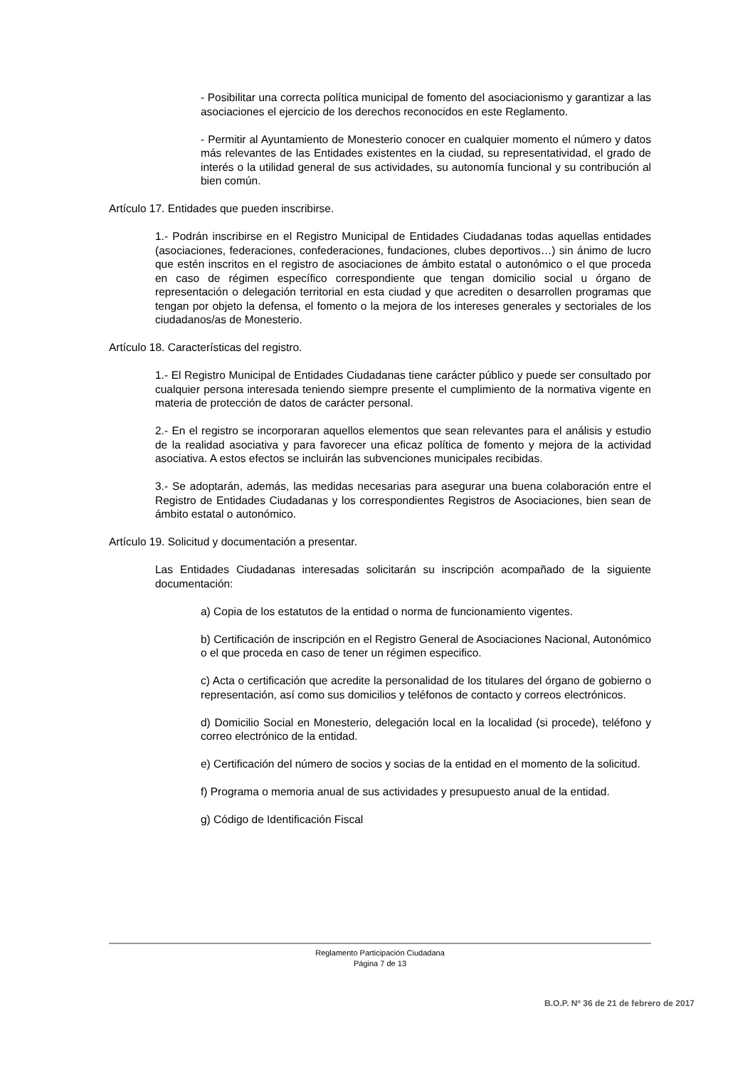- Posibilitar una correcta política municipal de fomento del asociacionismo y garantizar a las asociaciones el ejercicio de los derechos reconocidos en este Reglamento.
- Permitir al Ayuntamiento de Monesterio conocer en cualquier momento el número y datos más relevantes de las Entidades existentes en la ciudad, su representatividad, el grado de interés o la utilidad general de sus actividades, su autonomía funcional y su contribución al bien común.
Artículo 17. Entidades que pueden inscribirse.
1.- Podrán inscribirse en el Registro Municipal de Entidades Ciudadanas todas aquellas entidades (asociaciones, federaciones, confederaciones, fundaciones, clubes deportivos…) sin ánimo de lucro que estén inscritos en el registro de asociaciones de ámbito estatal o autonómico o el que proceda en caso de régimen específico correspondiente que tengan domicilio social u órgano de representación o delegación territorial en esta ciudad y que acrediten o desarrollen programas que tengan por objeto la defensa, el fomento o la mejora de los intereses generales y sectoriales de los ciudadanos/as de Monesterio.
Artículo 18. Características del registro.
1.- El Registro Municipal de Entidades Ciudadanas tiene carácter público y puede ser consultado por cualquier persona interesada teniendo siempre presente el cumplimiento de la normativa vigente en materia de protección de datos de carácter personal.
2.- En el registro se incorporaran aquellos elementos que sean relevantes para el análisis y estudio de la realidad asociativa y para favorecer una eficaz política de fomento y mejora de la actividad asociativa. A estos efectos se incluirán las subvenciones municipales recibidas.
3.- Se adoptarán, además, las medidas necesarias para asegurar una buena colaboración entre el Registro de Entidades Ciudadanas y los correspondientes Registros de Asociaciones, bien sean de ámbito estatal o autonómico.
Artículo 19. Solicitud y documentación a presentar.
Las Entidades Ciudadanas interesadas solicitarán su inscripción acompañado de la siguiente documentación:
a) Copia de los estatutos de la entidad o norma de funcionamiento vigentes.
b) Certificación de inscripción en el Registro General de Asociaciones Nacional, Autonómico o el que proceda en caso de tener un régimen especifico.
c) Acta o certificación que acredite la personalidad de los titulares del órgano de gobierno o representación, así como sus domicilios y teléfonos de contacto y correos electrónicos.
d) Domicilio Social en Monesterio, delegación local en la localidad (si procede), teléfono y correo electrónico de la entidad.
e) Certificación del número de socios y socias de la entidad en el momento de la solicitud.
f) Programa o memoria anual de sus actividades y presupuesto anual de la entidad.
g) Código de Identificación Fiscal
Reglamento Participación Ciudadana
Página 7 de 13
B.O.P. Nº 36 de 21 de febrero de 2017